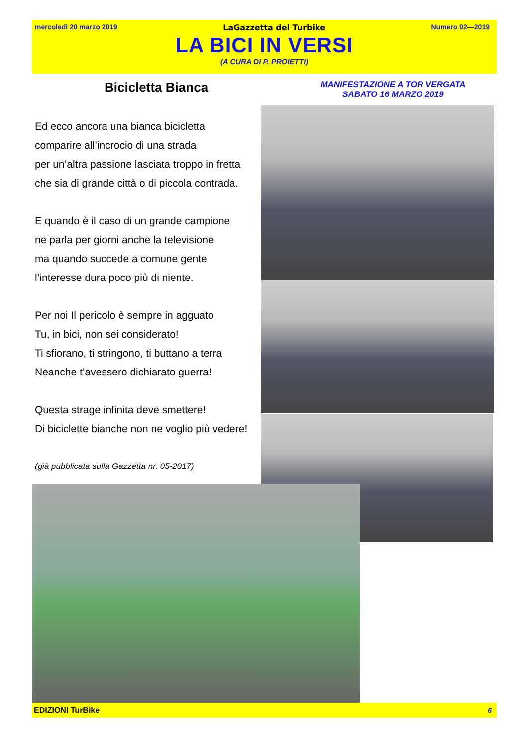mercoledì 20 marzo 2019 LaGazzetta del Turbike Numero 02—2019
LA BICI IN VERSI
(A CURA DI P. PROIETTI)
Bicicletta Bianca
MANIFESTAZIONE A TOR VERGATA
SABATO 16 MARZO 2019
Ed ecco ancora una bianca bicicletta
comparire all’incrocio di una strada
per un’altra passione lasciata troppo in fretta
che sia di grande città o di piccola contrada.
E quando è il caso di un grande campione
ne parla per giorni anche la televisione
ma quando succede a comune gente
l’interesse dura poco più di niente.
Per noi Il pericolo è sempre in agguato
Tu, in bici, non sei considerato!
Ti sfiorano, ti stringono, ti buttano a terra
Neanche t’avessero dichiarato guerra!
Questa strage infinita deve smettere!
Di biciclette bianche non ne voglio più vedere!
(già pubblicata sulla Gazzetta nr. 05-2017)
EDIZIONI TurBike 6